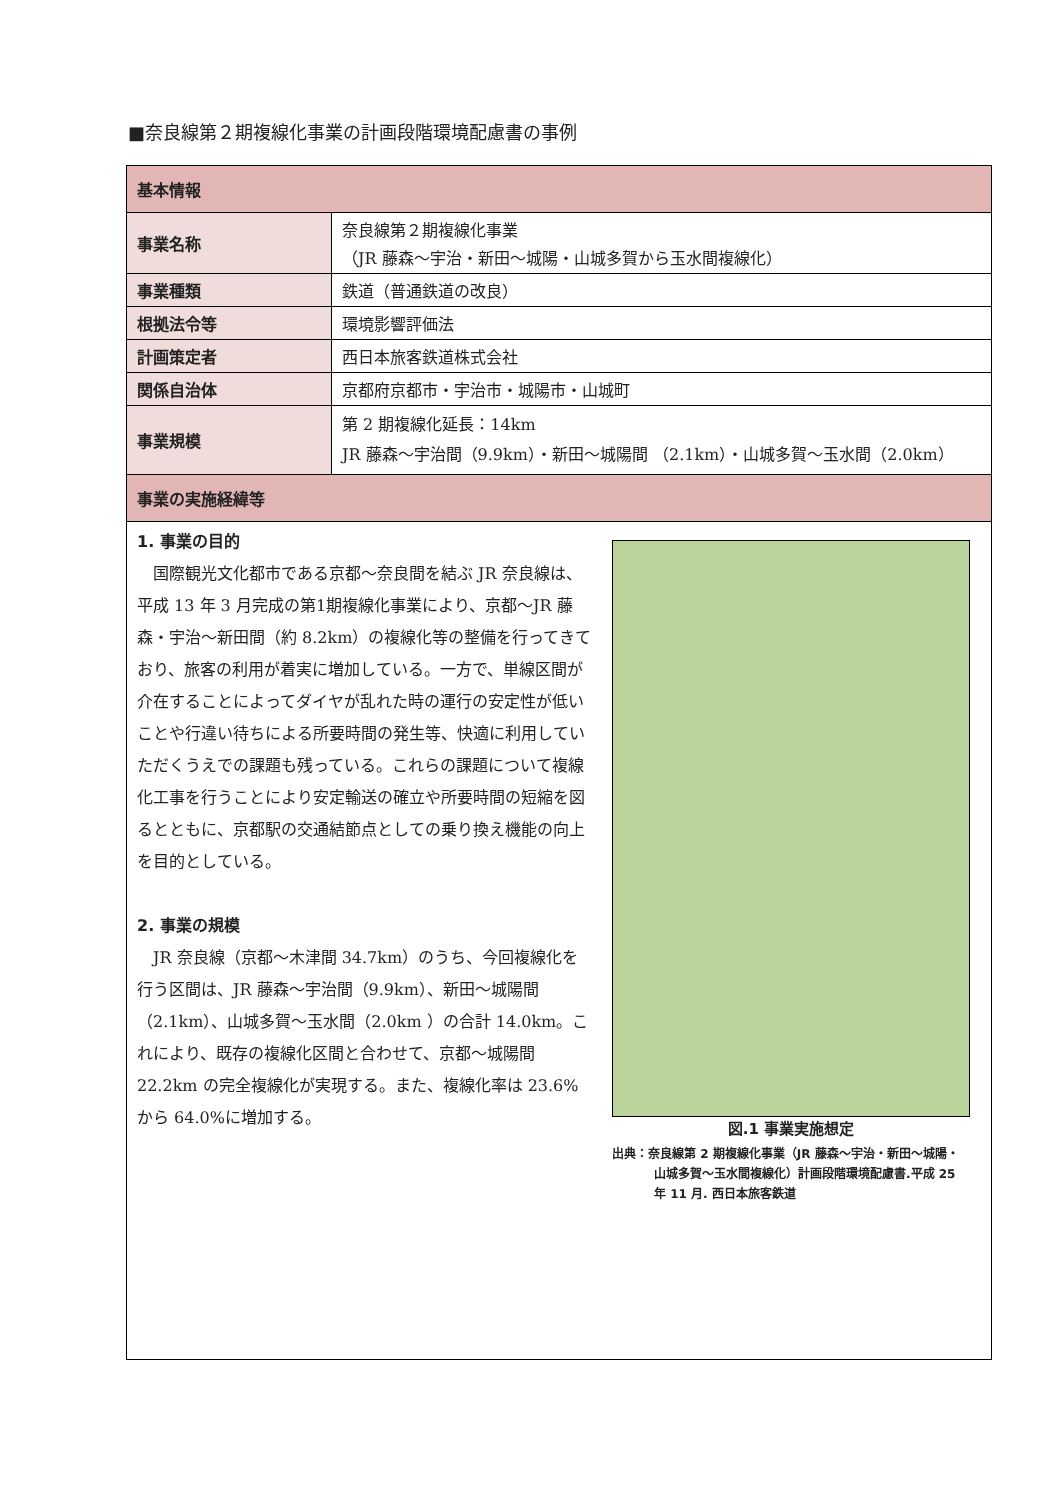■奈良線第２期複線化事業の計画段階環境配慮書の事例
| 基本情報 | |
| --- | --- |
| 事業名称 | 奈良線第２期複線化事業 （JR 藤森～宇治・新田～城陽・山城多賀から玉水間複線化） |
| 事業種類 | 鉄道（普通鉄道の改良） |
| 根拠法令等 | 環境影響評価法 |
| 計画策定者 | 西日本旅客鉄道株式会社 |
| 関係自治体 | 京都府京都市・宇治市・城陽市・山城町 |
| 事業規模 | 第 2 期複線化延長：14km JR 藤森～宇治間（9.9km）・新田～城陽間 （2.1km）・山城多賀～玉水間（2.0km） |
| 事業の実施経緯等 | |
1. 事業の目的
　国際観光文化都市である京都～奈良間を結ぶ JR 奈良線は、平成 13 年 3 月完成の第1期複線化事業により、京都～JR 藤森・宇治～新田間（約 8.2km）の複線化等の整備を行ってきており、旅客の利用が着実に増加している。一方で、単線区間が介在することによってダイヤが乱れた時の運行の安定性が低いことや行違い待ちによる所要時間の発生等、快適に利用していただくうえでの課題も残っている。これらの課題について複線化工事を行うことにより安定輸送の確立や所要時間の短縮を図るとともに、京都駅の交通結節点としての乗り換え機能の向上を目的としている。
2. 事業の規模
　JR 奈良線（京都～木津間 34.7km）のうち、今回複線化を行う区間は、JR 藤森～宇治間（9.9km）、新田～城陽間（2.1km）、山城多賀～玉水間（2.0km ）の合計 14.0km。これにより、既存の複線化区間と合わせて、京都～城陽間 22.2km の完全複線化が実現する。また、複線化率は 23.6%から 64.0%に増加する。
図.1 事業実施想定
出典：奈良線第 2 期複線化事業（JR 藤森～宇治・新田～城陽・山城多賀～玉水間複線化）計画段階環境配慮書.平成 25 年 11 月. 西日本旅客鉄道